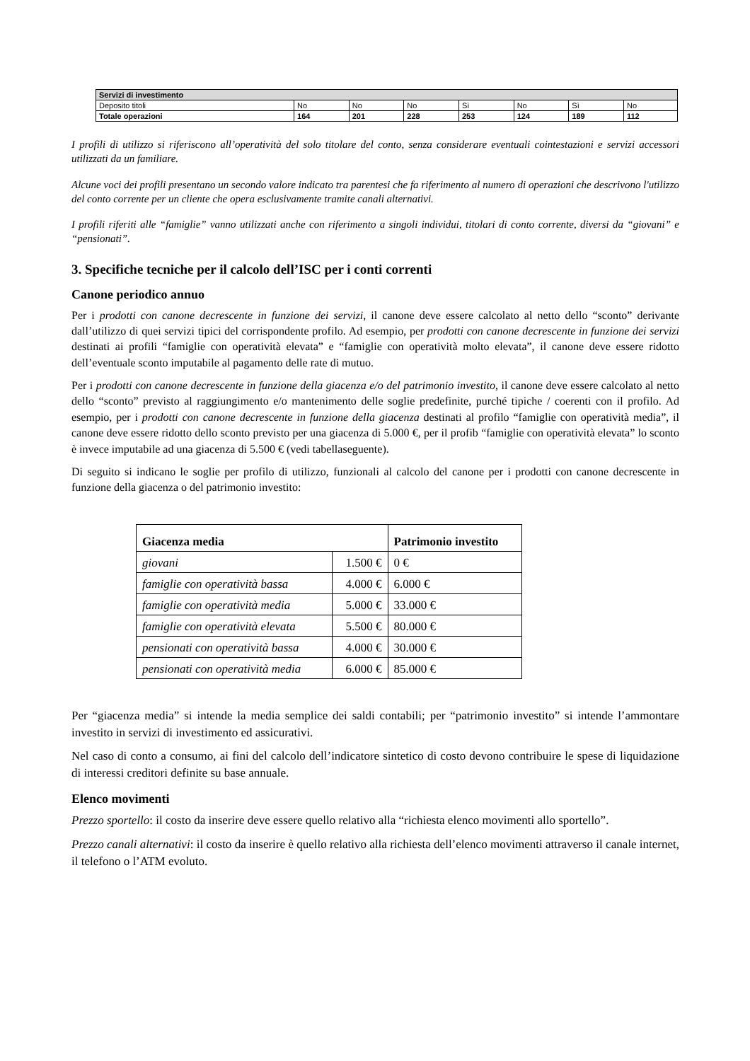| Servizi di investimento | | | | | | | |
| Deposito titoli | No | No | No | Sì | No | Sì | No |
| Totale operazioni | 164 | 201 | 228 | 253 | 124 | 189 | 112 |
I profili di utilizzo si riferiscono all’operatività del solo titolare del conto, senza considerare eventuali cointestazioni e servizi accessori utilizzati da un familiare.
Alcune voci dei profili presentano un secondo valore indicato tra parentesi che fa riferimento al numero di operazioni che descrivono l'utilizzo del conto corrente per un cliente che opera esclusivamente tramite canali alternativi.
I profili riferiti alle “famiglie” vanno utilizzati anche con riferimento a singoli individui, titolari di conto corrente, diversi da “giovani” e “pensionati”.
3. Specifiche tecniche per il calcolo dell’ISC per i conti correnti
Canone periodico annuo
Per i prodotti con canone decrescente in funzione dei servizi, il canone deve essere calcolato al netto dello “sconto” derivante dall’utilizzo di quei servizi tipici del corrispondente profilo. Ad esempio, per prodotti con canone decrescente in funzione dei servizi destinati ai profili “famiglie con operatività elevata” e “famiglie con operatività molto elevata”, il canone deve essere ridotto dell’eventuale sconto imputabile al pagamento delle rate di mutuo.
Per i prodotti con canone decrescente in funzione della giacenza e/o del patrimonio investito, il canone deve essere calcolato al netto dello “sconto” previsto al raggiungimento e/o mantenimento delle soglie predefinite, purché tipiche / coerenti con il profilo. Ad esempio, per i prodotti con canone decrescente in funzione della giacenza destinati al profilo “famiglie con operatività media”, il canone deve essere ridotto dello sconto previsto per una giacenza di 5.000 €, per il profib “famiglie con operatività elevata” lo sconto è invece imputabile ad una giacenza di 5.500 € (vedi tabellaseguente).
Di seguito si indicano le soglie per profilo di utilizzo, funzionali al calcolo del canone per i prodotti con canone decrescente in funzione della giacenza o del patrimonio investito:
| Giacenza media | | Patrimonio investito |
| --- | --- | --- |
| giovani | 1.500 € | 0 € |
| famiglie con operatività bassa | 4.000 € | 6.000 € |
| famiglie con operatività media | 5.000 € | 33.000 € |
| famiglie con operatività elevata | 5.500 € | 80.000 € |
| pensionati con operatività bassa | 4.000 € | 30.000 € |
| pensionati con operatività media | 6.000 € | 85.000 € |
Per “giacenza media” si intende la media semplice dei saldi contabili; per “patrimonio investito” si intende l’ammontare investito in servizi di investimento ed assicurativi.
Nel caso di conto a consumo, ai fini del calcolo dell’indicatore sintetico di costo devono contribuire le spese di liquidazione di interessi creditori definite su base annuale.
Elenco movimenti
Prezzo sportello: il costo da inserire deve essere quello relativo alla “richiesta elenco movimenti allo sportello”.
Prezzo canali alternativi: il costo da inserire è quello relativo alla richiesta dell’elenco movimenti attraverso il canale internet, il telefono o l’ATM evoluto.